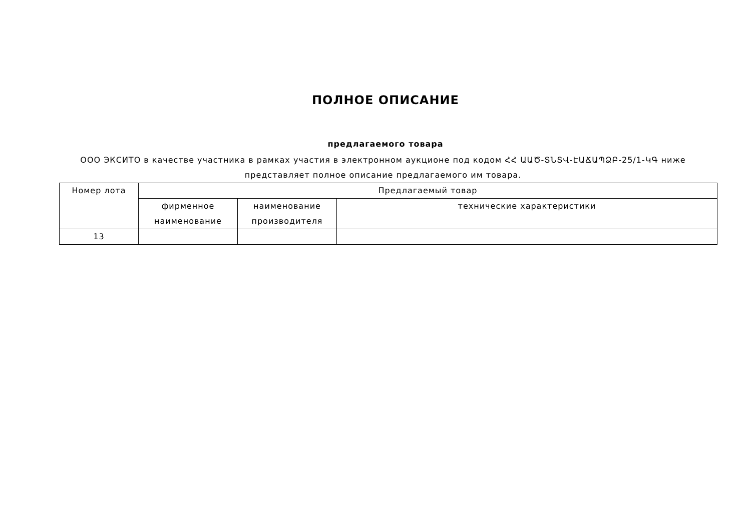ПОЛНОЕ ОПИСАНИЕ
предлагаемого товара
ООО ЭКСИТО в качестве участника в рамках участия в электронном аукционе под кодом ՀՀ ԱԱԾ-ՏՆՏՎ-ԷԱՃԱՊՁԲ-25/1-ԿԳ ниже представляет полное описание предлагаемого им товара.
| Номер лота | Предлагаемый товар | | |
| --- | --- | --- | --- |
| | фирменное наименование | наименование производителя | технические характеристики |
| 13 | | | |